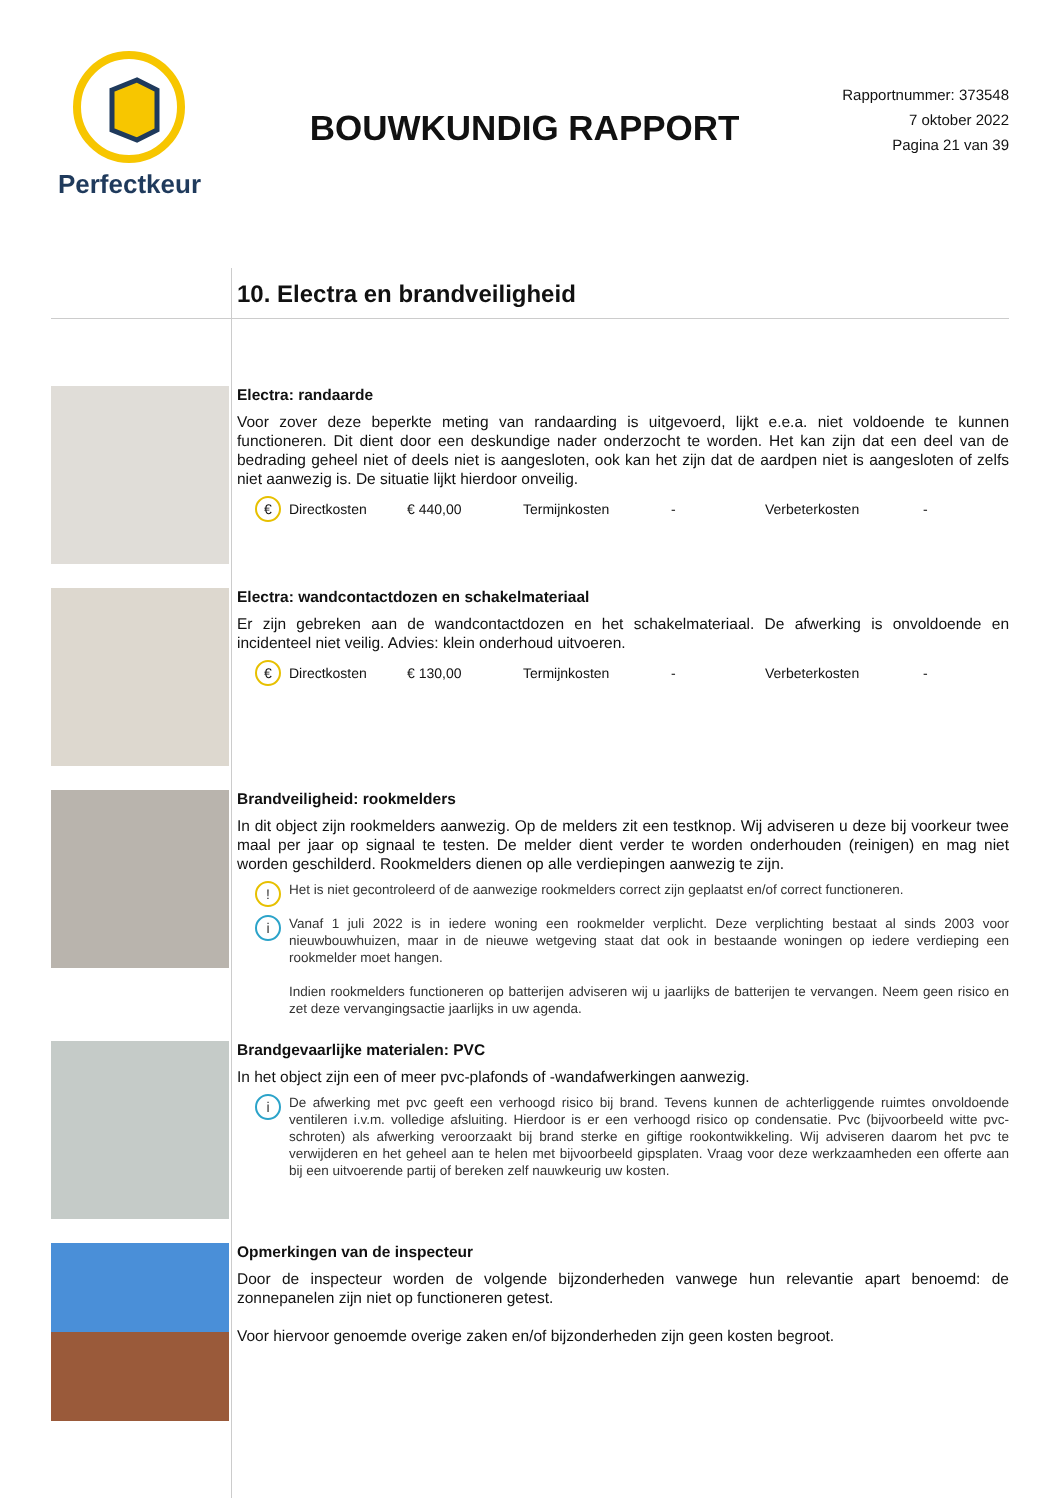Perfectkeur
BOUWKUNDIG RAPPORT
Rapportnummer: 373548
7 oktober 2022
Pagina 21 van 39
10. Electra en brandveiligheid
Electra: randaarde
Voor zover deze beperkte meting van randaarding is uitgevoerd, lijkt e.e.a. niet voldoende te kunnen functioneren. Dit dient door een deskundige nader onderzocht te worden. Het kan zijn dat een deel van de bedrading geheel niet of deels niet is aangesloten, ook kan het zijn dat de aardpen niet is aangesloten of zelfs niet aanwezig is. De situatie lijkt hierdoor onveilig.
€ Directkosten € 440,00 Termijnkosten - Verbeterkosten -
Electra: wandcontactdozen en schakelmateriaal
Er zijn gebreken aan de wandcontactdozen en het schakelmateriaal. De afwerking is onvoldoende en incidenteel niet veilig. Advies: klein onderhoud uitvoeren.
€ Directkosten € 130,00 Termijnkosten - Verbeterkosten -
Brandveiligheid: rookmelders
In dit object zijn rookmelders aanwezig. Op de melders zit een testknop. Wij adviseren u deze bij voorkeur twee maal per jaar op signaal te testen. De melder dient verder te worden onderhouden (reinigen) en mag niet worden geschilderd. Rookmelders dienen op alle verdiepingen aanwezig te zijn.
!
Het is niet gecontroleerd of de aanwezige rookmelders correct zijn geplaatst en/of correct functioneren.
i
Vanaf 1 juli 2022 is in iedere woning een rookmelder verplicht. Deze verplichting bestaat al sinds 2003 voor nieuwbouwhuizen, maar in de nieuwe wetgeving staat dat ook in bestaande woningen op iedere verdieping een rookmelder moet hangen.
Indien rookmelders functioneren op batterijen adviseren wij u jaarlijks de batterijen te vervangen. Neem geen risico en zet deze vervangingsactie jaarlijks in uw agenda.
Brandgevaarlijke materialen: PVC
In het object zijn een of meer pvc-plafonds of -wandafwerkingen aanwezig.
i
De afwerking met pvc geeft een verhoogd risico bij brand. Tevens kunnen de achterliggende ruimtes onvoldoende ventileren i.v.m. volledige afsluiting. Hierdoor is er een verhoogd risico op condensatie. Pvc (bijvoorbeeld witte pvc-schroten) als afwerking veroorzaakt bij brand sterke en giftige rookontwikkeling. Wij adviseren daarom het pvc te verwijderen en het geheel aan te helen met bijvoorbeeld gipsplaten. Vraag voor deze werkzaamheden een offerte aan bij een uitvoerende partij of bereken zelf nauwkeurig uw kosten.
Opmerkingen van de inspecteur
Door de inspecteur worden de volgende bijzonderheden vanwege hun relevantie apart benoemd: de zonnepanelen zijn niet op functioneren getest.
Voor hiervoor genoemde overige zaken en/of bijzonderheden zijn geen kosten begroot.